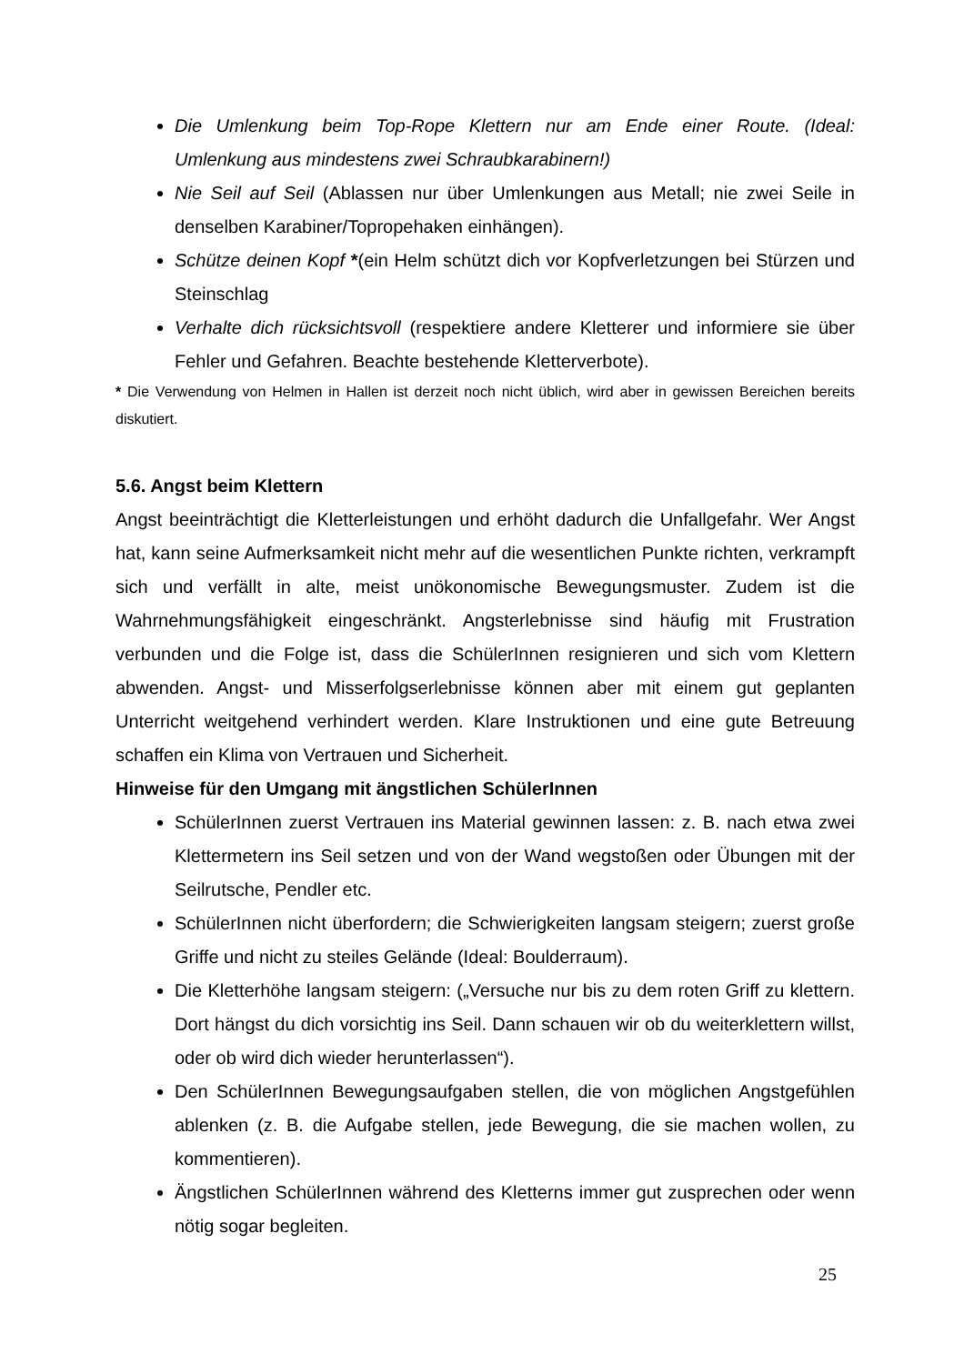Die Umlenkung beim Top-Rope Klettern nur am Ende einer Route. (Ideal: Umlenkung aus mindestens zwei Schraubkarabinern!)
Nie Seil auf Seil (Ablassen nur über Umlenkungen aus Metall; nie zwei Seile in denselben Karabiner/Topropehaken einhängen).
Schütze deinen Kopf *(ein Helm schützt dich vor Kopfverletzungen bei Stürzen und Steinschlag
Verhalte dich rücksichtsvoll (respektiere andere Kletterer und informiere sie über Fehler und Gefahren. Beachte bestehende Kletterverbote).
* Die Verwendung von Helmen in Hallen ist derzeit noch nicht üblich, wird aber in gewissen Bereichen bereits diskutiert.
5.6. Angst beim Klettern
Angst beeinträchtigt die Kletterleistungen und erhöht dadurch die Unfallgefahr. Wer Angst hat, kann seine Aufmerksamkeit nicht mehr auf die wesentlichen Punkte richten, verkrampft sich und verfällt in alte, meist unökonomische Bewegungsmuster. Zudem ist die Wahrnehmungsfähigkeit eingeschränkt. Angsterlebnisse sind häufig mit Frustration verbunden und die Folge ist, dass die SchülerInnen resignieren und sich vom Klettern abwenden. Angst- und Misserfolgserlebnisse können aber mit einem gut geplanten Unterricht weitgehend verhindert werden. Klare Instruktionen und eine gute Betreuung schaffen ein Klima von Vertrauen und Sicherheit.
Hinweise für den Umgang mit ängstlichen SchülerInnen
SchülerInnen zuerst Vertrauen ins Material gewinnen lassen: z. B. nach etwa zwei Klettermetern ins Seil setzen und von der Wand wegstoßen oder Übungen mit der Seilrutsche, Pendler etc.
SchülerInnen nicht überfordern; die Schwierigkeiten langsam steigern; zuerst große Griffe und nicht zu steiles Gelände (Ideal: Boulderraum).
Die Kletterhöhe langsam steigern: („Versuche nur bis zu dem roten Griff zu klettern. Dort hängst du dich vorsichtig ins Seil. Dann schauen wir ob du weiterklettern willst, oder ob wird dich wieder herunterlassen“).
Den SchülerInnen Bewegungsaufgaben stellen, die von möglichen Angstgefühlen ablenken (z. B. die Aufgabe stellen, jede Bewegung, die sie machen wollen, zu kommentieren).
Ängstlichen SchülerInnen während des Kletterns immer gut zusprechen oder wenn nötig sogar begleiten.
25